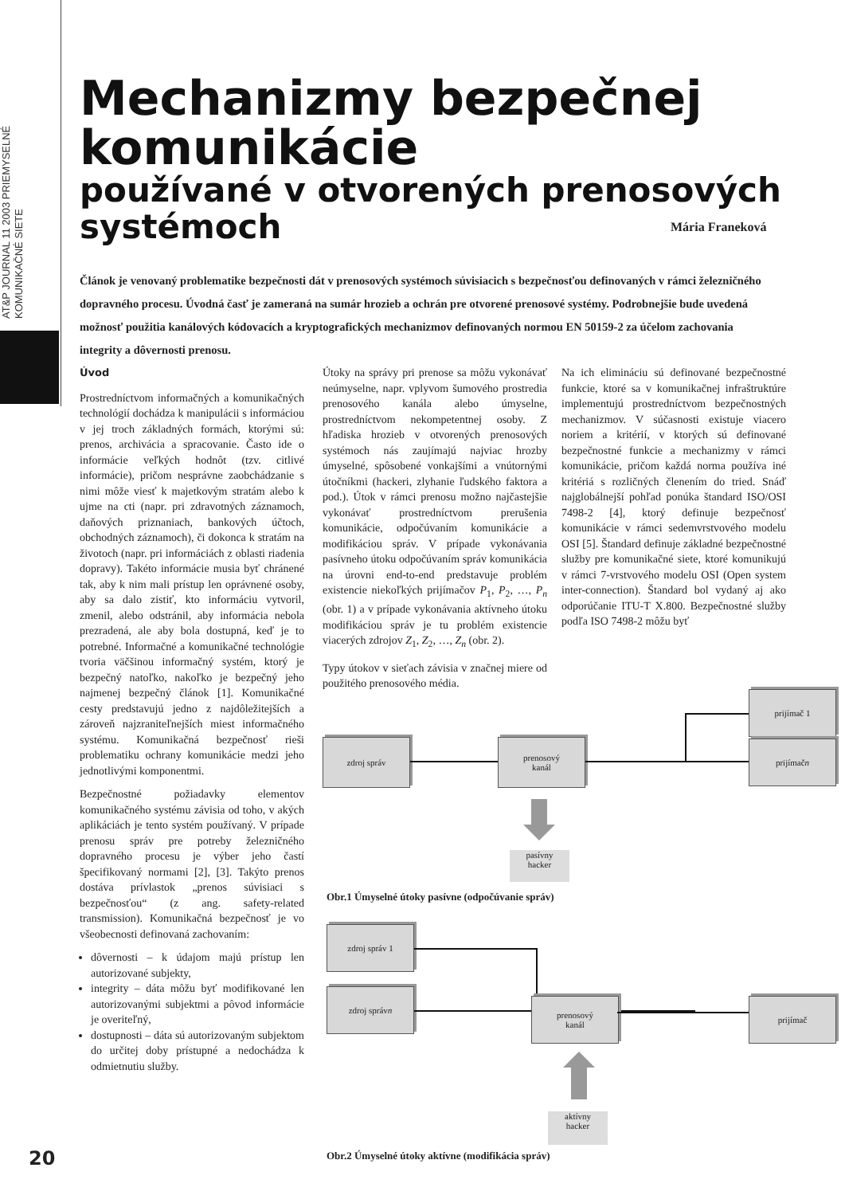AT&P JOURNAL 11 2003 PRIEMYSELNÉ KOMUNIKAČNÉ SIETE
Mechanizmy bezpečnej komunikácie
používané v otvorených prenosových systémoch
Mária Franeková
Článok je venovaný problematike bezpečnosti dát v prenosových systémoch súvisiacich s bezpečnosťou definovaných v rámci železničného dopravného procesu. Úvodná časť je zameraná na sumár hrozieb a ochrán pre otvorené prenosové systémy. Podrobnejšie bude uvedená možnosť použitia kanálových kódovacích a kryptografických mechanizmov definovaných normou EN 50159-2 za účelom zachovania integrity a dôvernosti prenosu.
Úvod
Prostredníctvom informačných a komunikačných technológií dochádza k manipulácii s informáciou v jej troch základných formách, ktorými sú: prenos, archivácia a spracovanie. Často ide o informácie veľkých hodnôt (tzv. citlivé informácie), pričom nesprávne zaobchádzanie s nimi môže viesť k majetkovým stratám alebo k ujme na cti (napr. pri zdravotných záznamoch, daňových priznaniach, bankových účtoch, obchodných záznamoch), či dokonca k stratám na životoch (napr. pri informáciách z oblasti riadenia dopravy). Takéto informácie musia byť chránené tak, aby k nim mali prístup len oprávnené osoby, aby sa dalo zistiť, kto informáciu vytvoril, zmenil, alebo odstránil, aby informácia nebola prezradená, ale aby bola dostupná, keď je to potrebné. Informačné a komunikačné technológie tvoria väčšinou informačný systém, ktorý je bezpečný natoľko, nakoľko je bezpečný jeho najmenej bezpečný článok [1]. Komunikačné cesty predstavujú jedno z najdôležitejších a zároveň najzraniteľnejších miest informačného systému. Komunikačná bezpečnosť rieši problematiku ochrany komunikácie medzi jeho jednotlivými komponentmi.
Bezpečnostné požiadavky elementov komunikačného systému závisia od toho, v akých aplikáciách je tento systém používaný. V prípade prenosu správ pre potreby železničného dopravného procesu je výber jeho častí špecifikovaný normami [2], [3]. Takýto prenos dostáva prívlastok „prenos súvisiaci s bezpečnosťou“ (z ang. safety-related transmission). Komunikačná bezpečnosť je vo všeobecnosti definovaná zachovaním:
dôvernosti – k údajom majú prístup len autorizované subjekty,
integrity – dáta môžu byť modifikované len autorizovanými subjektmi a pôvod informácie je overiteľný,
dostupnosti – dáta sú autorizovaným subjektom do určitej doby prístupné a nedochádza k odmietnutiu služby.
Útoky na správy pri prenose sa môžu vykonávať neúmyselne, napr. vplyvom šumového prostredia prenosového kanála alebo úmyselne, prostredníctvom nekompetentnej osoby. Z hľadiska hrozieb v otvorených prenosových systémoch nás zaujímajú najviac hrozby úmyselné, spôsobené vonkajšími a vnútornými útočníkmi (hackeri, zlyhanie ľudského faktora a pod.). Útok v rámci prenosu možno najčastejšie vykonávať prostredníctvom prerušenia komunikácie, odpočúvaním komunikácie a modifikáciou správ. V prípade vykonávania pasívneho útoku odpočúvaním správ komunikácia na úrovni end-to-end predstavuje problém existencie niekoľkých prijímačov P<sub>1</sub>, P<sub>2</sub>, …, P<sub>n</sub> (obr. 1) a v prípade vykonávania aktívneho útoku modifikáciou správ je tu problém existencie viacerých zdrojov Z<sub>1</sub>, Z<sub>2</sub>, …, Z<sub>n</sub> (obr. 2).
Typy útokov v sieťach závisia v značnej miere od použitého prenosového média.
Na ich elimináciu sú definované bezpečnostné funkcie, ktoré sa v komunikačnej infraštruktúre implementujú prostredníctvom bezpečnostných mechanizmov. V súčasnosti existuje viacero noriem a kritérií, v ktorých sú definované bezpečnostné funkcie a mechanizmy v rámci komunikácie, pričom každá norma používa iné kritériá s rozličných členením do tried. Snáď najglobálnejší pohľad ponúka štandard ISO/OSI 7498-2 [4], ktorý definuje bezpečnosť komunikácie v rámci sedemvrstvového modelu OSI [5]. Štandard definuje základné bezpečnostné služby pre komunikačné siete, ktoré komunikujú v rámci 7-vrstvového modelu OSI (Open system inter-connection). Štandard bol vydaný aj ako odporúčanie ITU-T X.800. Bezpečnostné služby podľa ISO 7498-2 môžu byť
zdroj správ
prenosový
kanál
prijímač 1
prijímač n
pasívny
hacker
Obr.1 Úmyselné útoky pasívne (odpočúvanie správ)
zdroj správ 1
zdroj správ n
prenosový
kanál
prijímač
aktívny
hacker
Obr.2 Úmyselné útoky aktívne (modifikácia správ)
20